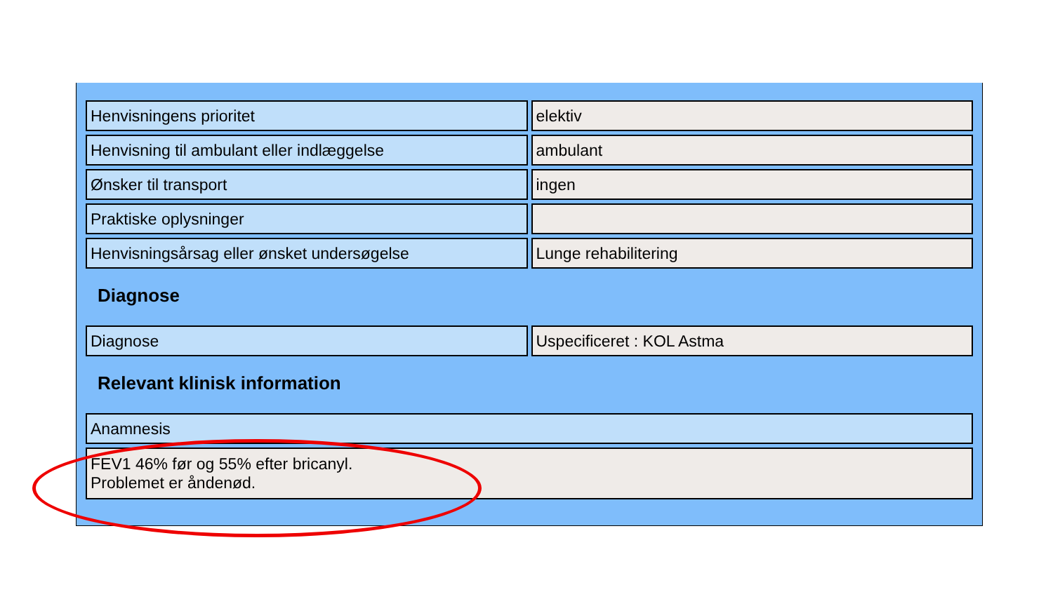| Henvisningens prioritet | elektiv |
| Henvisning til ambulant eller indlæggelse | ambulant |
| Ønsker til transport | ingen |
| Praktiske oplysninger | |
| Henvisningsårsag eller ønsket undersøgelse | Lunge rehabilitering |
Diagnose
| Diagnose | Uspecificeret : KOL Astma |
Relevant klinisk information
| Anamnesis |
| FEV1 46% før og 55% efter bricanyl. Problemet er åndenød. |